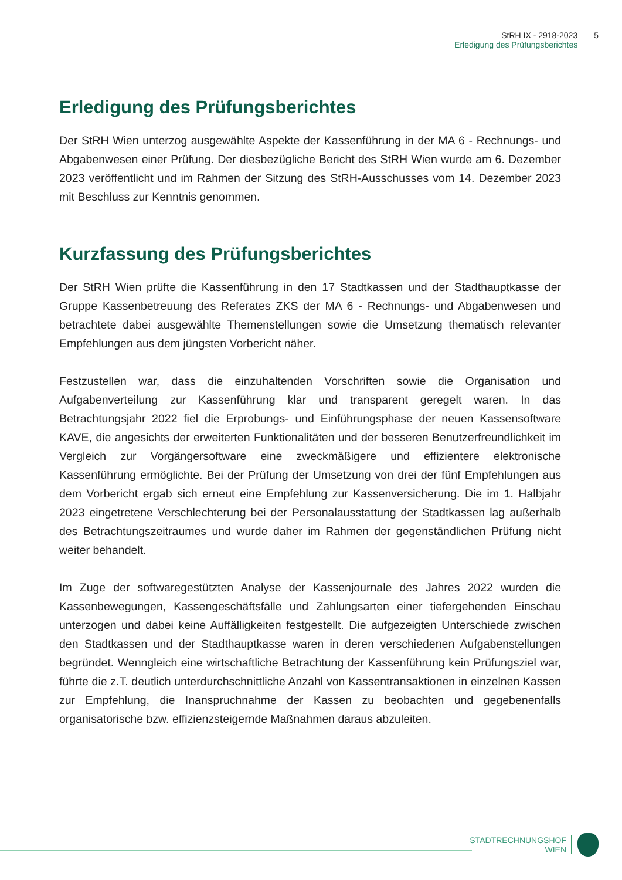StRH IX - 2918-2023
Erledigung des Prüfungsberichtes
5
Erledigung des Prüfungsberichtes
Der StRH Wien unterzog ausgewählte Aspekte der Kassenführung in der MA 6 - Rechnungs- und Abgabenwesen einer Prüfung. Der diesbezügliche Bericht des StRH Wien wurde am 6. Dezember 2023 veröffentlicht und im Rahmen der Sitzung des StRH-Ausschusses vom 14. Dezember 2023 mit Beschluss zur Kenntnis genommen.
Kurzfassung des Prüfungsberichtes
Der StRH Wien prüfte die Kassenführung in den 17 Stadtkassen und der Stadthauptkasse der Gruppe Kassenbetreuung des Referates ZKS der MA 6 - Rechnungs- und Abgabenwesen und betrachtete dabei ausgewählte Themenstellungen sowie die Umsetzung thematisch relevanter Empfehlungen aus dem jüngsten Vorbericht näher.
Festzustellen war, dass die einzuhaltenden Vorschriften sowie die Organisation und Aufgabenverteilung zur Kassenführung klar und transparent geregelt waren. In das Betrachtungsjahr 2022 fiel die Erprobungs- und Einführungsphase der neuen Kassensoftware KAVE, die angesichts der erweiterten Funktionalitäten und der besseren Benutzerfreundlichkeit im Vergleich zur Vorgängersoftware eine zweckmäßigere und effizientere elektronische Kassenführung ermöglichte. Bei der Prüfung der Umsetzung von drei der fünf Empfehlungen aus dem Vorbericht ergab sich erneut eine Empfehlung zur Kassenversicherung. Die im 1. Halbjahr 2023 eingetretene Verschlechterung bei der Personalausstattung der Stadtkassen lag außerhalb des Betrachtungszeitraumes und wurde daher im Rahmen der gegenständlichen Prüfung nicht weiter behandelt.
Im Zuge der softwaregestützten Analyse der Kassenjournale des Jahres 2022 wurden die Kassenbewegungen, Kassengeschäftsfälle und Zahlungsarten einer tiefergehenden Einschau unterzogen und dabei keine Auffälligkeiten festgestellt. Die aufgezeigten Unterschiede zwischen den Stadtkassen und der Stadthauptkasse waren in deren verschiedenen Aufgabenstellungen begründet. Wenngleich eine wirtschaftliche Betrachtung der Kassenführung kein Prüfungsziel war, führte die z.T. deutlich unterdurchschnittliche Anzahl von Kassentransaktionen in einzelnen Kassen zur Empfehlung, die Inanspruchnahme der Kassen zu beobachten und gegebenenfalls organisatorische bzw. effizienzsteigernde Maßnahmen daraus abzuleiten.
STADTRECHNUNGSHOF
WIEN